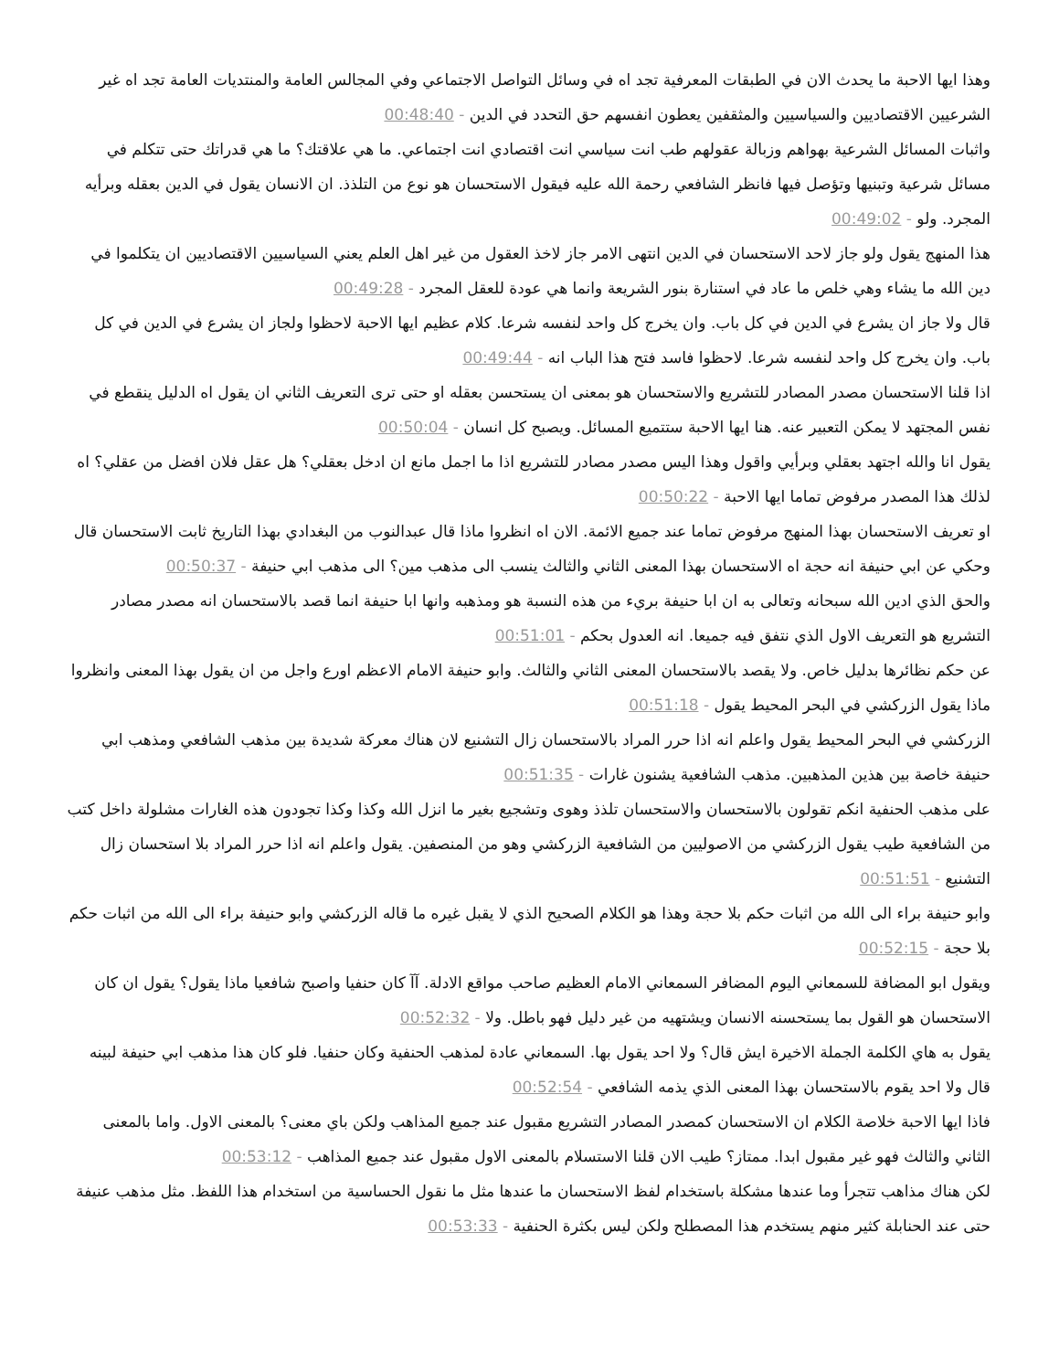وهذا ايها الاحبة ما يحدث الان في الطبقات المعرفية تجد اه في وسائل التواصل الاجتماعي وفي المجالس العامة والمنتديات العامة تجد اه غير الشرعيين الاقتصاديين والسياسيين والمثقفين يعطون انفسهم حق التحدد في الدين - 00:48:40
واثبات المسائل الشرعية بهواهم وزبالة عقولهم طب انت سياسي انت اقتصادي انت اجتماعي. ما هي علاقتك؟ ما هي قدراتك حتى تتكلم في مسائل شرعية وتبنيها وتؤصل فيها فانظر الشافعي رحمة الله عليه فيقول الاستحسان هو نوع من التلذذ. ان الانسان يقول في الدين بعقله وبرأيه المجرد. ولو - 00:49:02
هذا المنهج يقول ولو جاز لاحد الاستحسان في الدين انتهى الامر جاز لاخذ العقول من غير اهل العلم يعني السياسيين الاقتصاديين ان يتكلموا في دين الله ما يشاء وهي خلص ما عاد في استنارة بنور الشريعة وانما هي عودة للعقل المجرد - 00:49:28
قال ولا جاز ان يشرع في الدين في كل باب. وان يخرج كل واحد لنفسه شرعا. كلام عظيم ايها الاحبة لاحظوا ولجاز ان يشرع في الدين في كل باب. وان يخرج كل واحد لنفسه شرعا. لاحظوا فاسد فتح هذا الباب انه - 00:49:44
اذا قلنا الاستحسان مصدر المصادر للتشريع والاستحسان هو بمعنى ان يستحسن بعقله او حتى ترى التعريف الثاني ان يقول اه الدليل ينقطع في نفس المجتهد لا يمكن التعبير عنه. هنا ايها الاحبة ستتميع المسائل. ويصبح كل انسان - 00:50:04
يقول انا والله اجتهد بعقلي وبرأيي واقول وهذا اليس مصدر مصادر للتشريع اذا ما اجمل مانع ان ادخل بعقلي؟ هل عقل فلان افضل من عقلي؟ اه لذلك هذا المصدر مرفوض تماما ايها الاحبة - 00:50:22
او تعريف الاستحسان بهذا المنهج مرفوض تماما عند جميع الائمة. الان اه انظروا ماذا قال عبدالنوب من البغدادي بهذا التاريخ ثابت الاستحسان قال وحكي عن ابي حنيفة انه حجة اه الاستحسان بهذا المعنى الثاني والثالث ينسب الى مذهب مين؟ الى مذهب ابي حنيفة - 00:50:37
والحق الذي ادين الله سبحانه وتعالى به ان ابا حنيفة بريء من هذه النسبة هو ومذهبه وانها ابا حنيفة انما قصد بالاستحسان انه مصدر مصادر التشريع هو التعريف الاول الذي نتفق فيه جميعا. انه العدول بحكم - 00:51:01
عن حكم نظائرها بدليل خاص. ولا يقصد بالاستحسان المعنى الثاني والثالث. وابو حنيفة الامام الاعظم اورع واجل من ان يقول بهذا المعنى وانظروا ماذا يقول الزركشي في البحر المحيط يقول - 00:51:18
الزركشي في البحر المحيط يقول واعلم انه اذا حرر المراد بالاستحسان زال التشنيع لان هناك معركة شديدة بين مذهب الشافعي ومذهب ابي حنيفة خاصة بين هذين المذهبين. مذهب الشافعية يشنون غارات - 00:51:35
على مذهب الحنفية انكم تقولون بالاستحسان والاستحسان تلذذ وهوى وتشجيع بغير ما انزل الله وكذا وكذا تجودون هذه الغارات مشلولة داخل كتب من الشافعية طيب يقول الزركشي من الاصوليين من الشافعية الزركشي وهو من المنصفين. يقول واعلم انه اذا حرر المراد بلا استحسان زال التشنيع - 00:51:51
وابو حنيفة براء الى الله من اثبات حكم بلا حجة وهذا هو الكلام الصحيح الذي لا يقبل غيره ما قاله الزركشي وابو حنيفة براء الى الله من اثبات حكم بلا حجة - 00:52:15
ويقول ابو المضافة للسمعاني اليوم المضافر السمعاني الامام العظيم صاحب مواقع الادلة. آآ كان حنفيا واصبح شافعيا ماذا يقول؟ يقول ان كان الاستحسان هو القول بما يستحسنه الانسان ويشتهيه من غير دليل فهو باطل. ولا - 00:52:32
يقول به هاي الكلمة الجملة الاخيرة ايش قال؟ ولا احد يقول بها. السمعاني عادة لمذهب الحنفية وكان حنفيا. فلو كان هذا مذهب ابي حنيفة لبينه قال ولا احد يقوم بالاستحسان بهذا المعنى الذي يذمه الشافعي - 00:52:54
فاذا ايها الاحبة خلاصة الكلام ان الاستحسان كمصدر المصادر التشريع مقبول عند جميع المذاهب ولكن باي معنى؟ بالمعنى الاول. واما بالمعنى الثاني والثالث فهو غير مقبول ابدا. ممتاز؟ طيب الان قلنا الاستسلام بالمعنى الاول مقبول عند جميع المذاهب - 00:53:12
لكن هناك مذاهب تتجرأ وما عندها مشكلة باستخدام لفظ الاستحسان ما عندها مثل ما نقول الحساسية من استخدام هذا اللفظ. مثل مذهب عنيفة حتى عند الحنابلة كثير منهم يستخدم هذا المصطلح ولكن ليس بكثرة الحنفية - 00:53:33